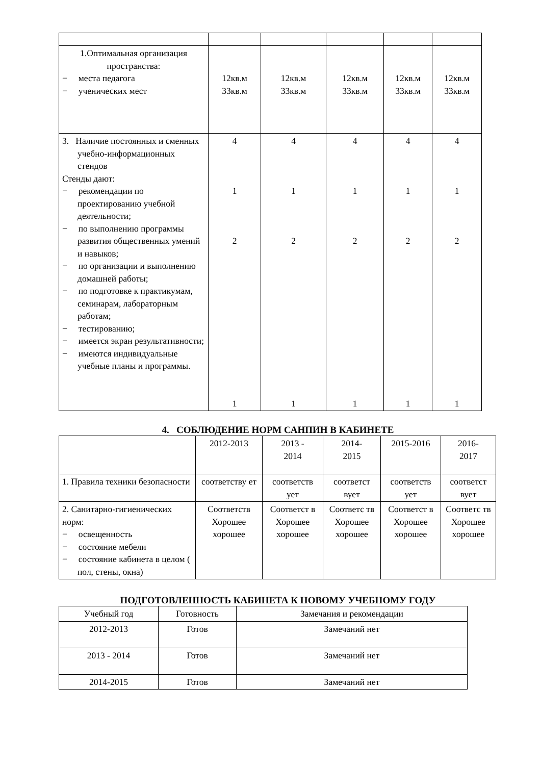| 1.Оптимальная организация пространства: − места педагога − ученических мест | 12кв.м 33кв.м | 12кв.м 33кв.м | 12кв.м 33кв.м | 12кв.м 33кв.м | 12кв.м 33кв.м |
| 3. Наличие постоянных и сменных учебно-информационных стендов Стенды дают: − рекомендации по проектированию учебной деятельности; − по выполнению программы развития общественных умений и навыков; − по организации и выполнению домашней работы; − по подготовке к практикумам, семинарам, лабораторным работам; − тестированию; − имеется экран результативности; − имеются индивидуальные учебные планы и программы. | 4 1 2 1 | 4 1 2 1 | 4 1 2 1 | 4 1 2 1 | 4 1 2 1 |
4. СОБЛЮДЕНИЕ НОРМ САНПИН В КАБИНЕТЕ
| | 2012-2013 | 2013 - 2014 | 2014- 2015 | 2015-2016 | 2016- 2017 |
| 1. Правила техники безопасности | соответству ет | соответств ует | соответст вует | соответств ует | соответст вует |
| 2. Санитарно-гигиенических норм: − освещенность − состояние мебели − состояние кабинета в целом ( пол, стены, окна) | Соответств Хорошее хорошее | Соответст в Хорошее хорошее | Соответс тв Хорошее хорошее | Соответст в Хорошее хорошее | Соответс тв Хорошее хорошее |
ПОДГОТОВЛЕННОСТЬ КАБИНЕТА К НОВОМУ УЧЕБНОМУ ГОДУ
| Учебный год | Готовность | Замечания и рекомендации |
| --- | --- | --- |
| 2012-2013 | Готов | Замечаний нет |
| 2013 - 2014 | Готов | Замечаний нет |
| 2014-2015 | Готов | Замечаний нет |